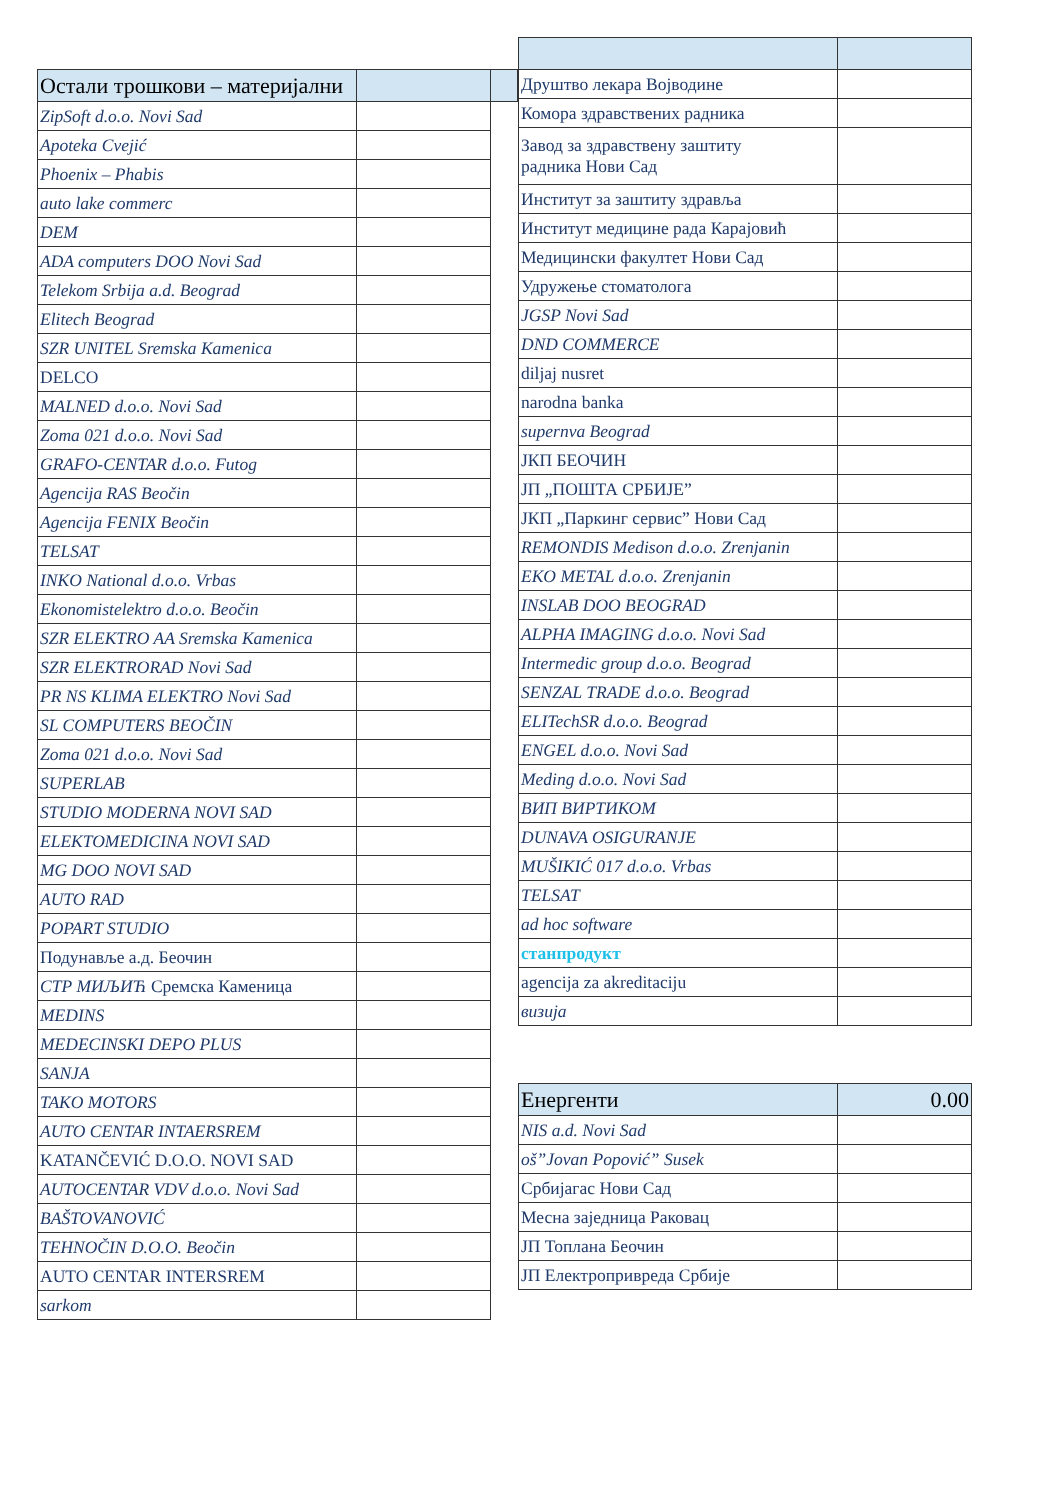| Остали трошкови – материјални | | |
| ZipSoft d.o.o. Novi Sad | | |
| Apoteka Cvejić | | |
| Phoenix – Phabis | | |
| auto lake commerc | | |
| DEM | | |
| ADA computers DOO Novi Sad | | |
| Telekom Srbija a.d. Beograd | | |
| Elitech Beograd | | |
| SZR UNITEL Sremska Kamenica | | |
| DELCO | | |
| MALNED d.o.o. Novi Sad | | |
| Zoma 021 d.o.o. Novi Sad | | |
| GRAFO-CENTAR d.o.o. Futog | | |
| Agencija RAS Beočin | | |
| Agencija FENIX Beočin | | |
| TELSAT | | |
| INKO National d.o.o. Vrbas | | |
| Ekonomistelektro d.o.o. Beočin | | |
| SZR ELEKTRO AA Sremska Kamenica | | |
| SZR ELEKTRORAD Novi Sad | | |
| PR NS KLIMA ELEKTRO Novi Sad | | |
| SL COMPUTERS BEOČIN | | |
| Zoma 021 d.o.o. Novi Sad | | |
| SUPERLAB | | |
| STUDIO MODERNA NOVI SAD | | |
| ELEKTOMEDICINA NOVI SAD | | |
| MG DOO NOVI SAD | | |
| AUTO RAD | | |
| POPART STUDIO | | |
| Подунавље а.д. Беочин | | |
| СТР МИЉИЋ Сремска Каменица | | |
| MEDINS | | |
| MEDECINSKI DEPO PLUS | | |
| SANJA | | |
| TAKO MOTORS | | |
| AUTO CENTAR INTAERSREM | | |
| KATANČEVIĆ D.O.O. NOVI SAD | | |
| AUTOCENTAR VDV d.o.o. Novi Sad | | |
| BAŠTOVANOVIĆ | | |
| TEHNOČIN D.O.O. Beočin | | |
| AUTO CENTAR INTERSREM | | |
| sarkom | | |
| Друштво лекара Војводине | |
| Комора здравствених радника | |
| Завод за здравствену заштиту радника Нови Сад | |
| Институт за заштиту здравља | |
| Институт медицине рада Карајовић | |
| Медицински факултет Нови Сад | |
| Удружење стоматолога | |
| JGSP Novi Sad | |
| DND COMMERCE | |
| diljaj nusret | |
| narodna banka | |
| supernva Beograd | |
| ЈКП БЕОЧИН | |
| ЈП „ПОШТА СРБИЈЕ” | |
| ЈКП „Паркинг сервис” Нови Сад | |
| REMONDIS Medison d.o.o. Zrenjanin | |
| EKO METAL d.o.o. Zrenjanin | |
| INSLAB DOO BEOGRAD | |
| ALPHA IMAGING d.o.o. Novi Sad | |
| Intermedic group d.o.o. Beograd | |
| SENZAL TRADE d.o.o. Beograd | |
| ELITechSR d.o.o. Beograd | |
| ENGEL d.o.o. Novi Sad | |
| Meding d.o.o. Novi Sad | |
| ВИП ВИРТИКОМ | |
| DUNAVA OSIGURANJE | |
| MUŠIKIĆ 017 d.o.o. Vrbas | |
| TELSAT | |
| ad hoc software | |
| станпродукт | |
| agencija za akreditaciju | |
| визија | |
| Енергенти | 0.00 |
| NIS a.d. Novi Sad | |
| oš”Jovan Popović” Susek | |
| Србијагас Нови Сад | |
| Месна заједница Раковац | |
| ЈП Топлана Беочин | |
| ЈП Електропривреда Србије | |